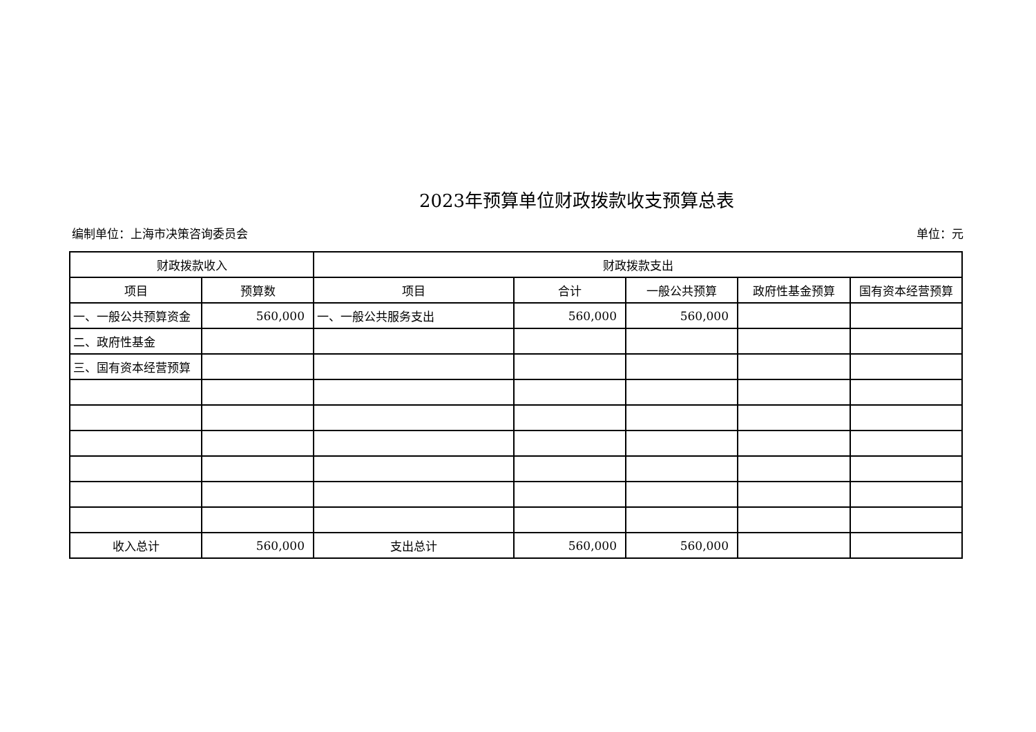2023年预算单位财政拨款收支预算总表
编制单位：上海市决策咨询委员会 单位：元
| 财政拨款收入 | | 财政拨款支出 | | | | |
| --- | --- | --- | --- | --- | --- | --- |
| 项目 | 预算数 | 项目 | 合计 | 一般公共预算 | 政府性基金预算 | 国有资本经营预算 |
| 一、一般公共预算资金 | 560,000 | 一、一般公共服务支出 | 560,000 | 560,000 | | |
| 二、政府性基金 | | | | | | |
| 三、国有资本经营预算 | | | | | | |
| 收入总计 | 560,000 | 支出总计 | 560,000 | 560,000 | | |